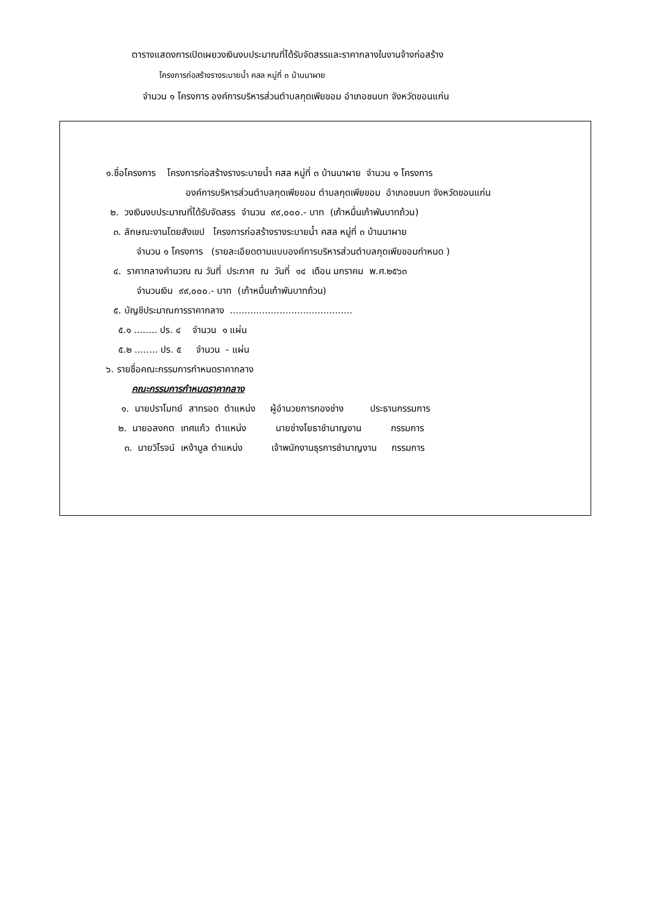ตารางแสดงการเปิดเผยวงเงินงบประมาณที่ได้รับจัดสรรและราคากลางในงานจ้างก่อสร้าง
โครงการก่อสร้างรางระบายน้ำ คสล หมู่ที่ ๓ บ้านนาผาย
จำนวน ๑ โครงการ องค์การบริหารส่วนตำบลกุดเพียขอม อำเภอชนบท จังหวัดขอนแก่น
๑.ชื่อโครงการ โครงการก่อสร้างรางระบายน้ำ คสล หมู่ที่ ๓ บ้านนาผาย จำนวน ๑ โครงการ
องค์การบริหารส่วนตำบลกุดเพียขอม ตำบลกุดเพียขอม อำเภอชนบท จังหวัดขอนแก่น
๒. วงเงินงบประมาณที่ได้รับจัดสรร จำนวน ๙๙,๐๐๐.- บาท (เก้าหมื่นเก้าพันบาทถ้วน)
๓. ลักษณะงานโดยสังเขป โครงการก่อสร้างรางระบายน้ำ คสล หมู่ที่ ๓ บ้านนาผาย
จำนวน ๑ โครงการ (รายละเอียดตามแบบองค์การบริหารส่วนตำบลกุดเพียขอมกำหนด )
๔. ราคากลางคำนวณ ณ วันที่ ประกาศ ณ วันที่ ๑๔ เดือน มกราคม พ.ศ.๒๕๖๓
จำนวนเงิน ๙๙,๐๐๐.- บาท (เก้าหมื่นเก้าพันบาทถ้วน)
๕. บัญชีประมาณการราคากลาง ..........................................
๕.๑ ........ ปร. ๔ จำนวน ๑ แผ่น
๕.๒ ........ ปร. ๕ จำนวน - แผ่น
๖. รายชื่อคณะกรรมการกำหนดราคากลาง
คณะกรรมการกำหนดราคากลาง
๑. นายปราโมทย์ สาทรอด ตำแหน่ง ผู้อำนวยการกองช่าง ประธานกรรมการ
๒. นายอลงกต เทศแก้ว ตำแหน่ง นายช่างโยธาชำนาญงาน กรรมการ
๓. นายวิโรจน์ เหง้ามูล ตำแหน่ง เจ้าพนักงานธุรการชำนาญงาน กรรมการ